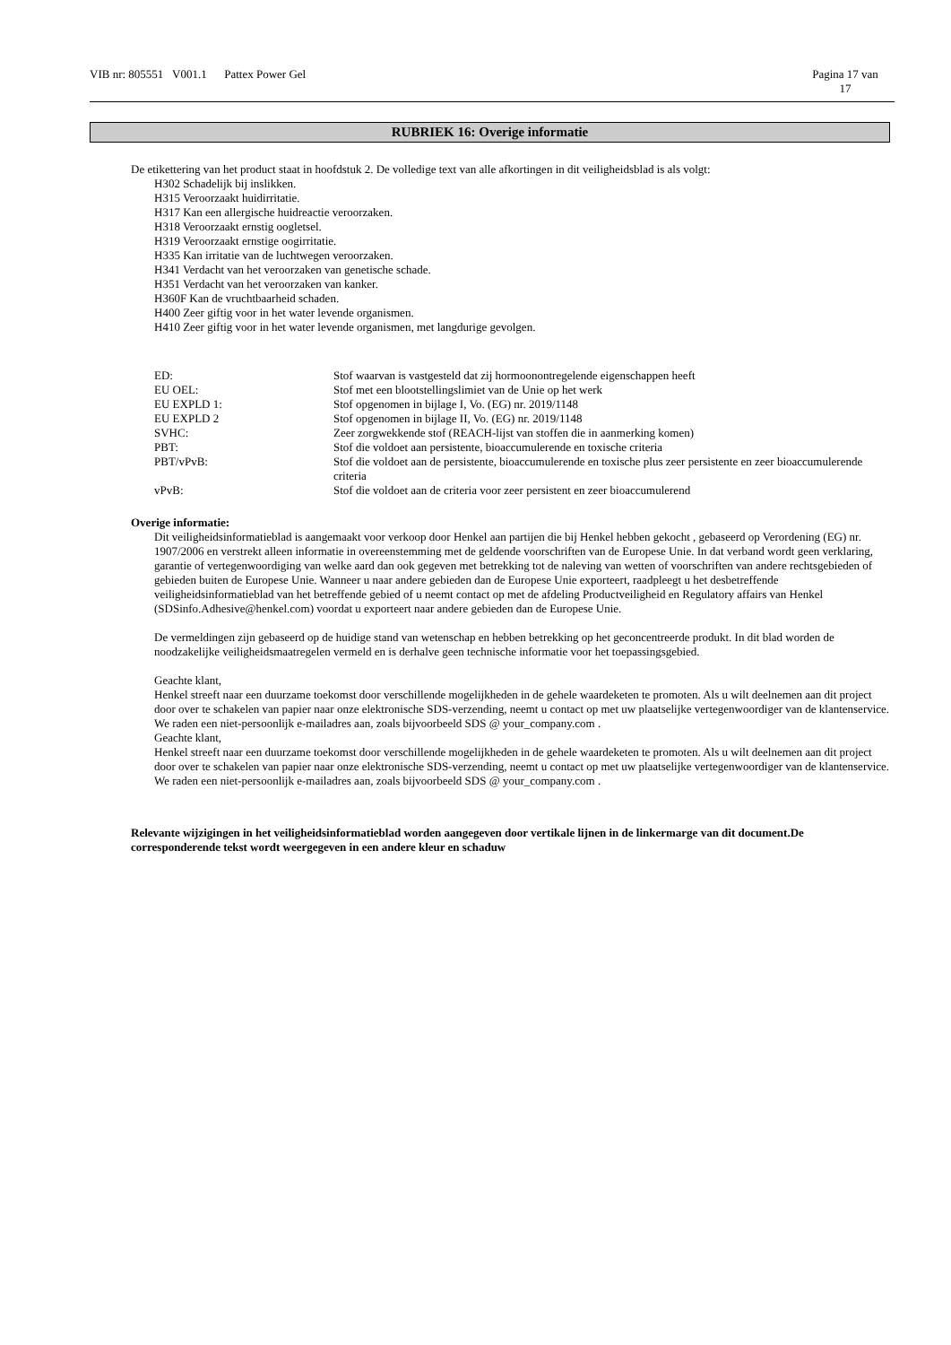VIB nr: 805551 V001.1 Pattex Power Gel Pagina 17 van
17
RUBRIEK 16: Overige informatie
De etikettering van het product staat in hoofdstuk 2. De volledige text van alle afkortingen in dit veiligheidsblad is als volgt:
H302 Schadelijk bij inslikken.
H315 Veroorzaakt huidirritatie.
H317 Kan een allergische huidreactie veroorzaken.
H318 Veroorzaakt ernstig oogletsel.
H319 Veroorzaakt ernstige oogirritatie.
H335 Kan irritatie van de luchtwegen veroorzaken.
H341 Verdacht van het veroorzaken van genetische schade.
H351 Verdacht van het veroorzaken van kanker.
H360F Kan de vruchtbaarheid schaden.
H400 Zeer giftig voor in het water levende organismen.
H410 Zeer giftig voor in het water levende organismen, met langdurige gevolgen.
| ED: | Stof waarvan is vastgesteld dat zij hormoonontregelende eigenschappen heeft |
| EU OEL: | Stof met een blootstellingslimiet van de Unie op het werk |
| EU EXPLD 1: | Stof opgenomen in bijlage I, Vo. (EG) nr. 2019/1148 |
| EU EXPLD 2 | Stof opgenomen in bijlage II, Vo. (EG) nr. 2019/1148 |
| SVHC: | Zeer zorgwekkende stof (REACH-lijst van stoffen die in aanmerking komen) |
| PBT: | Stof die voldoet aan persistente, bioaccumulerende en toxische criteria |
| PBT/vPvB: | Stof die voldoet aan de persistente, bioaccumulerende en toxische plus zeer persistente en zeer bioaccumulerende criteria |
| vPvB: | Stof die voldoet aan de criteria voor zeer persistent en zeer bioaccumulerend |
Overige informatie:
Dit veiligheidsinformatieblad is aangemaakt voor verkoop door Henkel aan partijen die bij Henkel hebben gekocht , gebaseerd op Verordening (EG) nr. 1907/2006 en verstrekt alleen informatie in overeenstemming met de geldende voorschriften van de Europese Unie. In dat verband wordt geen verklaring, garantie of vertegenwoordiging van welke aard dan ook gegeven met betrekking tot de naleving van wetten of voorschriften van andere rechtsgebieden of gebieden buiten de Europese Unie. Wanneer u naar andere gebieden dan de Europese Unie exporteert, raadpleegt u het desbetreffende veiligheidsinformatieblad van het betreffende gebied of u neemt contact op met de afdeling Productveiligheid en Regulatory affairs van Henkel (SDSinfo.Adhesive@henkel.com) voordat u exporteert naar andere gebieden dan de Europese Unie.
De vermeldingen zijn gebaseerd op de huidige stand van wetenschap en hebben betrekking op het geconcentreerde produkt. In dit blad worden de noodzakelijke veiligheidsmaatregelen vermeld en is derhalve geen technische informatie voor het toepassingsgebied.
Geachte klant,
Henkel streeft naar een duurzame toekomst door verschillende mogelijkheden in de gehele waardeketen te promoten. Als u wilt deelnemen aan dit project door over te schakelen van papier naar onze elektronische SDS-verzending, neemt u contact op met uw plaatselijke vertegenwoordiger van de klantenservice. We raden een niet-persoonlijk e-mailadres aan, zoals bijvoorbeeld SDS @ your_company.com .
Geachte klant,
Henkel streeft naar een duurzame toekomst door verschillende mogelijkheden in de gehele waardeketen te promoten. Als u wilt deelnemen aan dit project door over te schakelen van papier naar onze elektronische SDS-verzending, neemt u contact op met uw plaatselijke vertegenwoordiger van de klantenservice. We raden een niet-persoonlijk e-mailadres aan, zoals bijvoorbeeld SDS @ your_company.com .
Relevante wijzigingen in het veiligheidsinformatieblad worden aangegeven door vertikale lijnen in de linkermarge van dit document.De corresponderende tekst wordt weergegeven in een andere kleur en schaduw